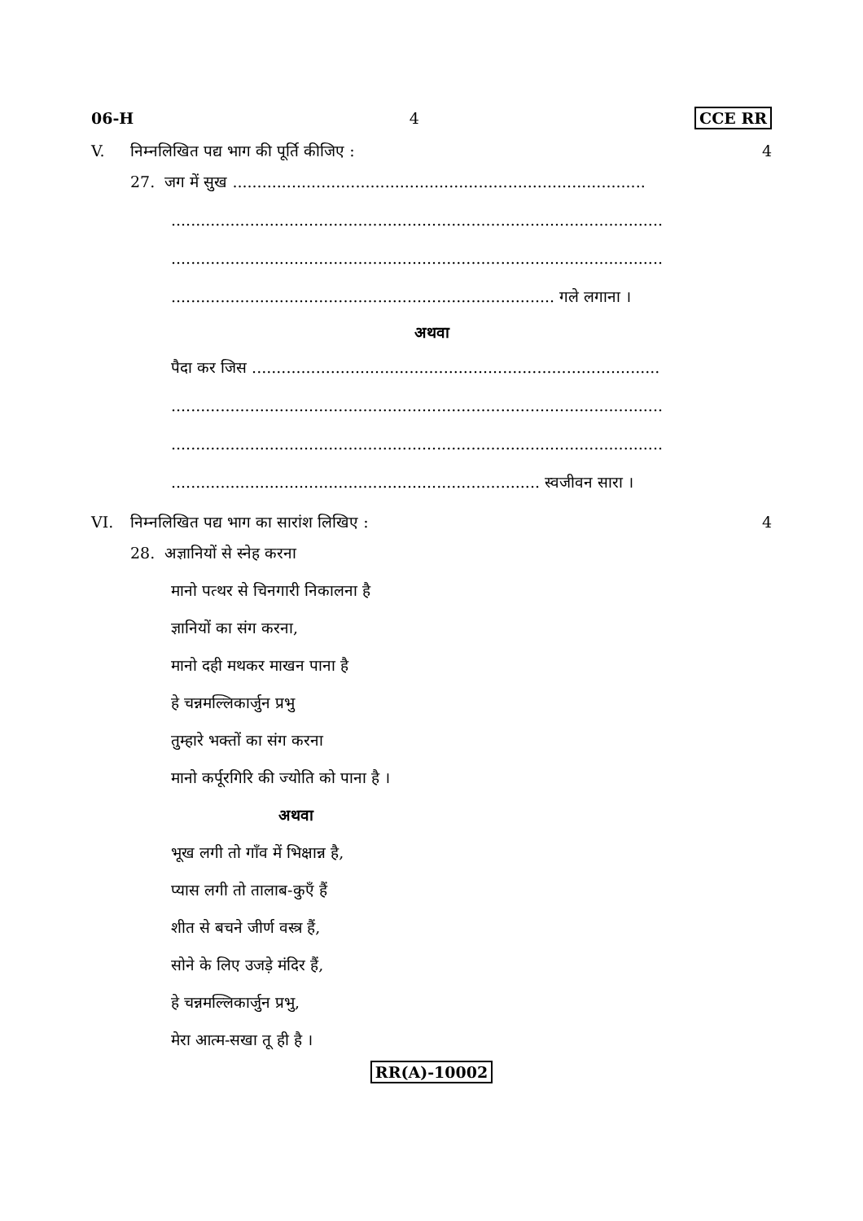06-H 4 CCE RR
V. निम्नलिखित पद्य भाग की पूर्ति कीजिए : 4
27. जग में सुख ....................................................................................
....................................................................................................
....................................................................................................
.............................................................................. गले लगाना ।
अथवा
पैदा कर जिस ...................................................................................
....................................................................................................
....................................................................................................
........................................................................... स्वजीवन सारा ।
VI. निम्नलिखित पद्य भाग का सारांश लिखिए : 4
28. अज्ञानियों से स्नेह करना
मानो पत्थर से चिनगारी निकालना है
ज्ञानियों का संग करना,
मानो दही मथकर माखन पाना है
हे चन्नमल्लिकार्जुन प्रभु
तुम्हारे भक्तों का संग करना
मानो कर्पूरगिरि की ज्योति को पाना है ।
अथवा
भूख लगी तो गाँव में भिक्षान्न है,
प्यास लगी तो तालाब-कुएँ हैं
शीत से बचने जीर्ण वस्त्र हैं,
सोने के लिए उजड़े मंदिर हैं,
हे चन्नमल्लिकार्जुन प्रभु,
मेरा आत्म-सखा तू ही है ।
RR(A)-10002